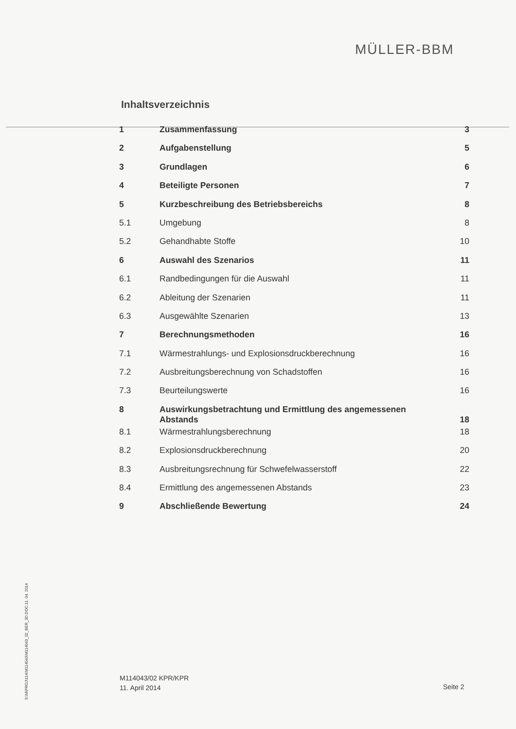MÜLLER-BBM
Inhaltsverzeichnis
| 1 | Zusammenfassung | 3 |
| 2 | Aufgabenstellung | 5 |
| 3 | Grundlagen | 6 |
| 4 | Beteiligte Personen | 7 |
| 5 | Kurzbeschreibung des Betriebsbereichs | 8 |
| 5.1 | Umgebung | 8 |
| 5.2 | Gehandhabte Stoffe | 10 |
| 6 | Auswahl des Szenarios | 11 |
| 6.1 | Randbedingungen für die Auswahl | 11 |
| 6.2 | Ableitung der Szenarien | 11 |
| 6.3 | Ausgewählte Szenarien | 13 |
| 7 | Berechnungsmethoden | 16 |
| 7.1 | Wärmestrahlungs- und Explosionsdruckberechnung | 16 |
| 7.2 | Ausbreitungsberechnung von Schadstoffen | 16 |
| 7.3 | Beurteilungswerte | 16 |
| 8 | Auswirkungsbetrachtung und Ermittlung des angemessenen Abstands | 18 |
| 8.1 | Wärmestrahlungsberechnung | 18 |
| 8.2 | Explosionsdruckberechnung | 20 |
| 8.3 | Ausbreitungsrechnung für Schwefelwasserstoff | 22 |
| 8.4 | Ermittlung des angemessenen Abstands | 23 |
| 9 | Abschließende Bewertung | 24 |
S:\M\PROJ\114\M114043\M114043_02_BER_3D.DOC:11. 04. 2014
M114043/02 KPR/KPR
11. April 2014
Seite 2